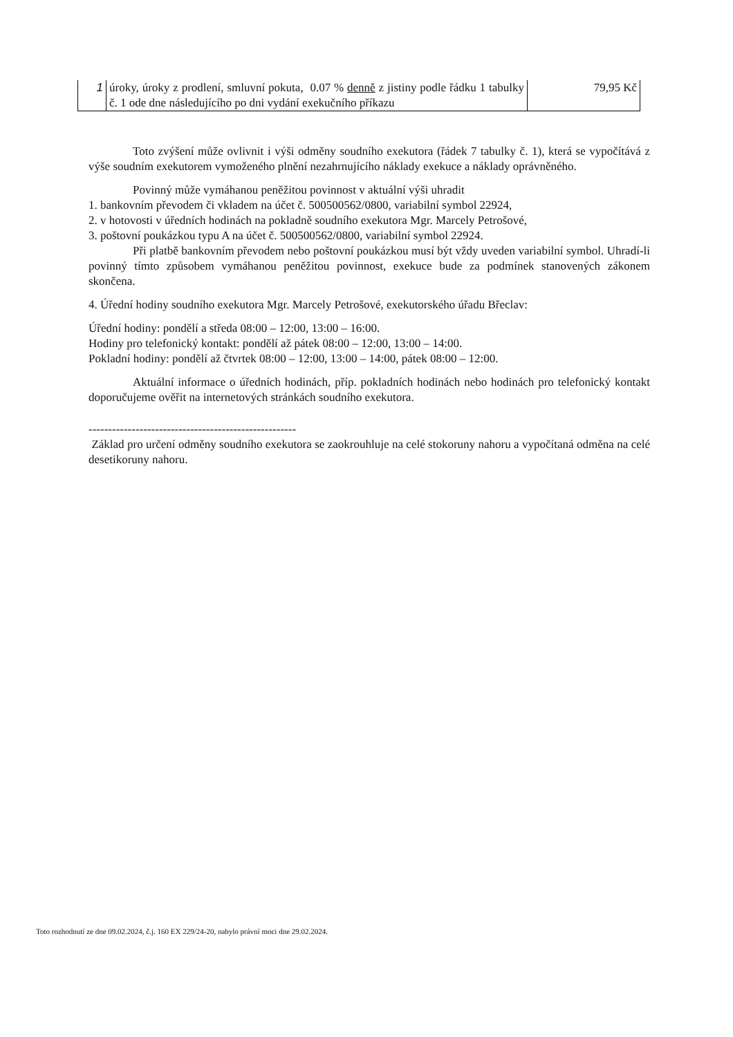| 1 | úroky, úroky z prodlení, smluvní pokuta, 0.07 % denně z jistiny podle řádku 1 tabulky č. 1 ode dne následujícího po dni vydání exekučního příkazu | 79,95 Kč |
Toto zvýšení může ovlivnit i výši odměny soudního exekutora (řádek 7 tabulky č. 1), která se vypočítává z výše soudním exekutorem vymoženého plnění nezahrnujícího náklady exekuce a náklady oprávněného.
Povinný může vymáhanou peněžitou povinnost v aktuální výši uhradit
1. bankovním převodem či vkladem na účet č. 500500562/0800, variabilní symbol 22924,
2. v hotovosti v úředních hodinách na pokladně soudního exekutora Mgr. Marcely Petrošové,
3. poštovní poukázkou typu A na účet č. 500500562/0800, variabilní symbol 22924.
Při platbě bankovním převodem nebo poštovní poukázkou musí být vždy uveden variabilní symbol. Uhradí-li povinný tímto způsobem vymáhanou peněžitou povinnost, exekuce bude za podmínek stanovených zákonem skončena.
4. Úřední hodiny soudního exekutora Mgr. Marcely Petrošové, exekutorského úřadu Břeclav:
Úřední hodiny: pondělí a středa 08:00 – 12:00, 13:00 – 16:00.
Hodiny pro telefonický kontakt: pondělí až pátek 08:00 – 12:00, 13:00 – 14:00.
Pokladní hodiny: pondělí až čtvrtek 08:00 – 12:00, 13:00 – 14:00, pátek 08:00 – 12:00.
Aktuální informace o úředních hodinách, příp. pokladních hodinách nebo hodinách pro telefonický kontakt doporučujeme ověřit na internetových stránkách soudního exekutora.
-----------------------------------------------------
Základ pro určení odměny soudního exekutora se zaokrouhluje na celé stokoruny nahoru a vypočítaná odměna na celé desetikoruny nahoru.
Toto rozhodnutí ze dne 09.02.2024, č.j. 160 EX 229/24-20, nabylo právní moci dne 29.02.2024.